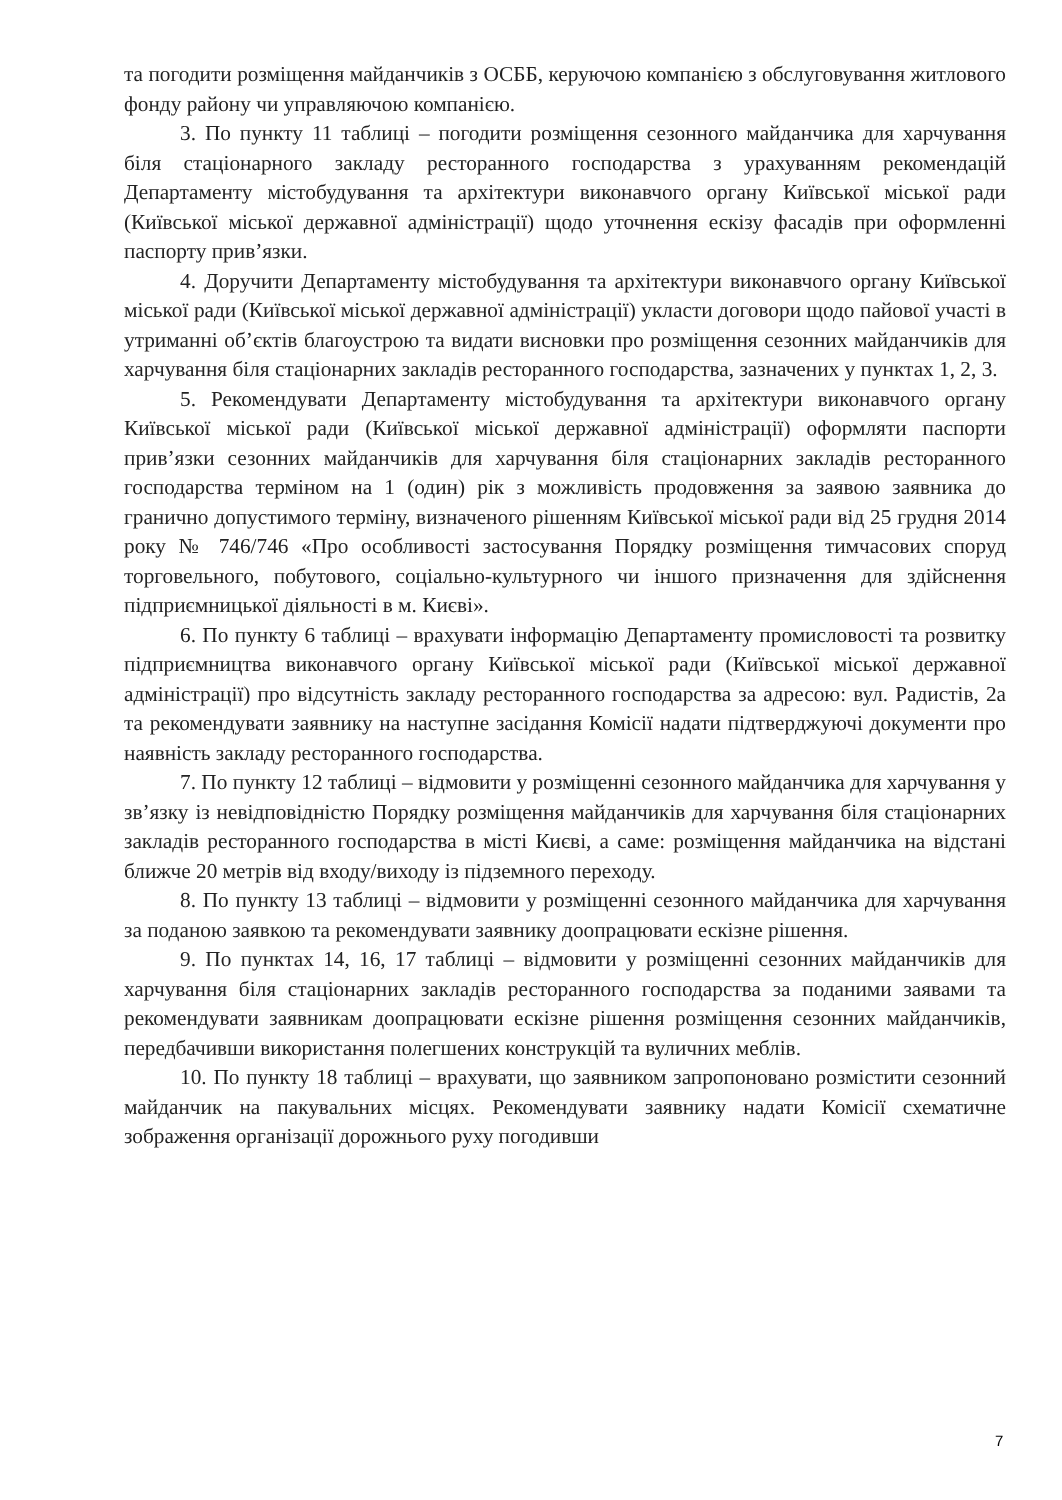та погодити розміщення майданчиків з ОСББ, керуючою компанією з обслуговування житлового фонду району чи управляючою компанією.
3. По пункту 11 таблиці – погодити розміщення сезонного майданчика для харчування біля стаціонарного закладу ресторанного господарства з урахуванням рекомендацій Департаменту містобудування та архітектури виконавчого органу Київської міської ради (Київської міської державної адміністрації) щодо уточнення ескізу фасадів при оформленні паспорту прив’язки.
4. Доручити Департаменту містобудування та архітектури виконавчого органу Київської міської ради (Київської міської державної адміністрації) укласти договори щодо пайової участі в утриманні об’єктів благоустрою та видати висновки про розміщення сезонних майданчиків для харчування біля стаціонарних закладів ресторанного господарства, зазначених у пунктах 1, 2, 3.
5. Рекомендувати Департаменту містобудування та архітектури виконавчого органу Київської міської ради (Київської міської державної адміністрації) оформляти паспорти прив’язки сезонних майданчиків для харчування біля стаціонарних закладів ресторанного господарства терміном на 1 (один) рік з можливість продовження за заявою заявника до гранично допустимого терміну, визначеного рішенням Київської міської ради від 25 грудня 2014 року № 746/746 «Про особливості застосування Порядку розміщення тимчасових споруд торговельного, побутового, соціально-культурного чи іншого призначення для здійснення підприємницької діяльності в м. Києві».
6. По пункту 6 таблиці – врахувати інформацію Департаменту промисловості та розвитку підприємництва виконавчого органу Київської міської ради (Київської міської державної адміністрації) про відсутність закладу ресторанного господарства за адресою: вул. Радистів, 2а та рекомендувати заявнику на наступне засідання Комісії надати підтверджуючі документи про наявність закладу ресторанного господарства.
7. По пункту 12 таблиці – відмовити у розміщенні сезонного майданчика для харчування у зв’язку із невідповідністю Порядку розміщення майданчиків для харчування біля стаціонарних закладів ресторанного господарства в місті Києві, а саме: розміщення майданчика на відстані ближче 20 метрів від входу/виходу із підземного переходу.
8. По пункту 13 таблиці – відмовити у розміщенні сезонного майданчика для харчування за поданою заявкою та рекомендувати заявнику доопрацювати ескізне рішення.
9. По пунктах 14, 16, 17 таблиці – відмовити у розміщенні сезонних майданчиків для харчування біля стаціонарних закладів ресторанного господарства за поданими заявами та рекомендувати заявникам доопрацювати ескізне рішення розміщення сезонних майданчиків, передбачивши використання полегшених конструкцій та вуличних меблів.
10. По пункту 18 таблиці – врахувати, що заявником запропоновано розмістити сезонний майданчик на пакувальних місцях. Рекомендувати заявнику надати Комісії схематичне зображення організації дорожнього руху погодивши
7